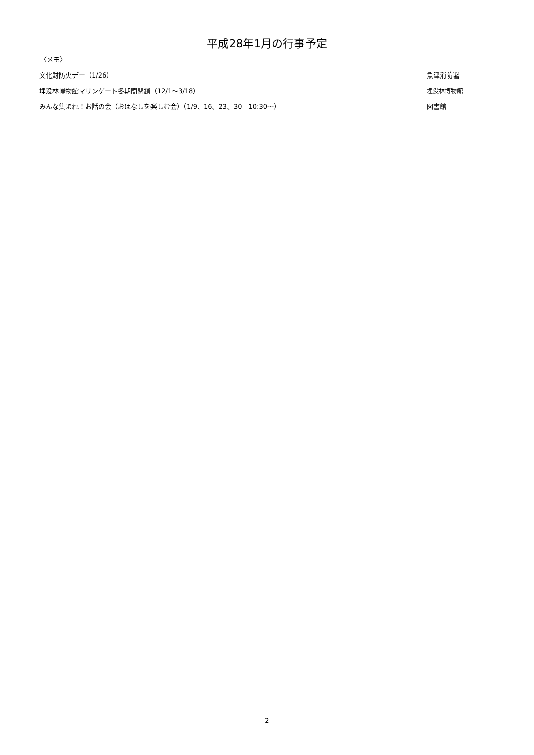平成28年1月の行事予定
〈メモ〉
| 文化財防火デー（1/26） | 魚津消防署 |
| 埋没林博物館マリンゲート冬期間閉鎖（12/1～3/18） | 埋没林博物館 |
| みんな集まれ！お話の会（おはなしを楽しむ会）（1/9、16、23、30 10:30～） | 図書館 |
2